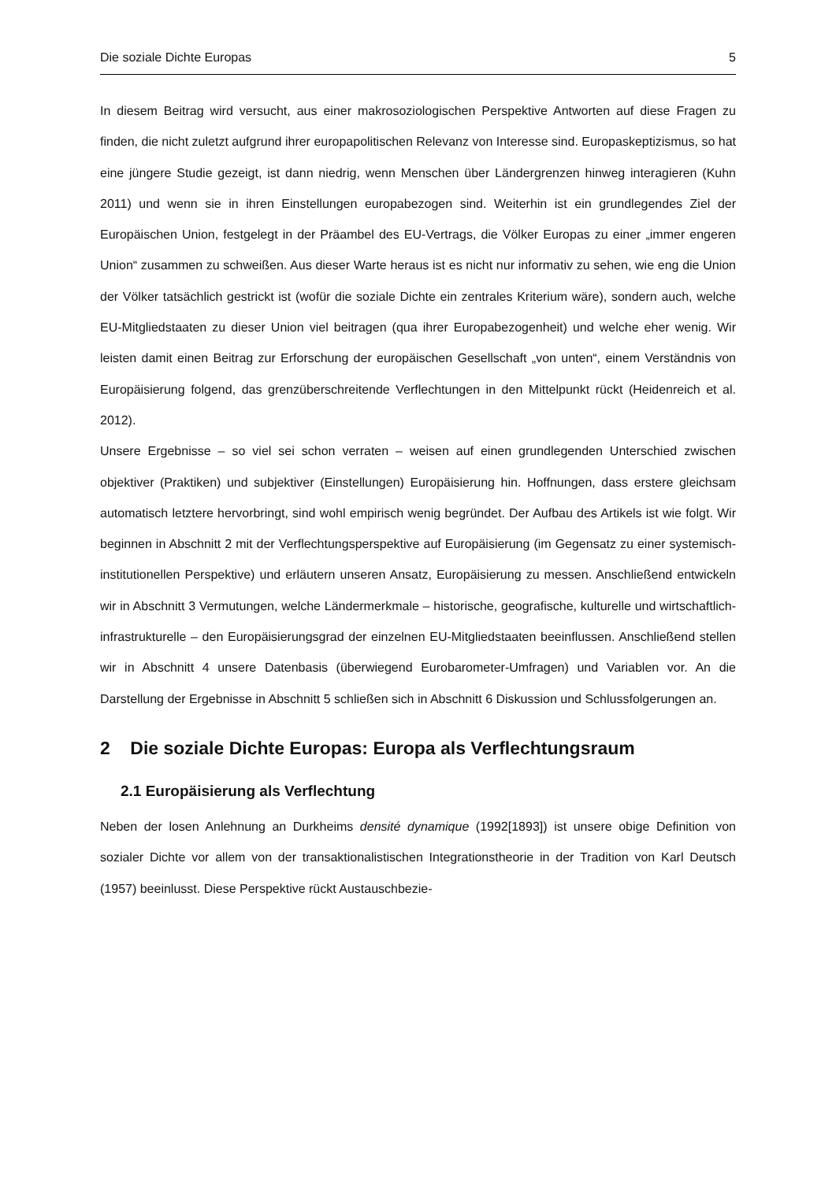Die soziale Dichte Europas 5
In diesem Beitrag wird versucht, aus einer makrosoziologischen Perspektive Antworten auf diese Fragen zu finden, die nicht zuletzt aufgrund ihrer europapolitischen Relevanz von Interesse sind. Europaskeptizismus, so hat eine jüngere Studie gezeigt, ist dann niedrig, wenn Menschen über Ländergrenzen hinweg interagieren (Kuhn 2011) und wenn sie in ihren Einstellungen europabezogen sind. Weiterhin ist ein grundlegendes Ziel der Europäischen Union, festgelegt in der Präambel des EU-Vertrags, die Völker Europas zu einer „immer engeren Union“ zusammen zu schweißen. Aus dieser Warte heraus ist es nicht nur informativ zu sehen, wie eng die Union der Völker tatsächlich gestrickt ist (wofür die soziale Dichte ein zentrales Kriterium wäre), sondern auch, welche EU-Mitgliedstaaten zu dieser Union viel beitragen (qua ihrer Europabezogenheit) und welche eher wenig. Wir leisten damit einen Beitrag zur Erforschung der europäischen Gesellschaft „von unten“, einem Verständnis von Europäisierung folgend, das grenzüberschreitende Verflechtungen in den Mittelpunkt rückt (Heidenreich et al. 2012).
Unsere Ergebnisse – so viel sei schon verraten – weisen auf einen grundlegenden Unterschied zwischen objektiver (Praktiken) und subjektiver (Einstellungen) Europäisierung hin. Hoffnungen, dass erstere gleichsam automatisch letztere hervorbringt, sind wohl empirisch wenig begründet. Der Aufbau des Artikels ist wie folgt. Wir beginnen in Abschnitt 2 mit der Verflechtungsperspektive auf Europäisierung (im Gegensatz zu einer systemisch-institutionellen Perspektive) und erläutern unseren Ansatz, Europäisierung zu messen. Anschließend entwickeln wir in Abschnitt 3 Vermutungen, welche Ländermerkmale – historische, geografische, kulturelle und wirtschaftlich-infrastrukturelle – den Europäisierungsgrad der einzelnen EU-Mitgliedstaaten beeinflussen. Anschließend stellen wir in Abschnitt 4 unsere Datenbasis (überwiegend Eurobarometer-Umfragen) und Variablen vor. An die Darstellung der Ergebnisse in Abschnitt 5 schließen sich in Abschnitt 6 Diskussion und Schlussfolgerungen an.
2 Die soziale Dichte Europas: Europa als Verflechtungsraum
2.1 Europäisierung als Verflechtung
Neben der losen Anlehnung an Durkheims densité dynamique (1992[1893]) ist unsere obige Definition von sozialer Dichte vor allem von der transaktionalistischen Integrationstheorie in der Tradition von Karl Deutsch (1957) beeinlusst. Diese Perspektive rückt Austauschbezie-